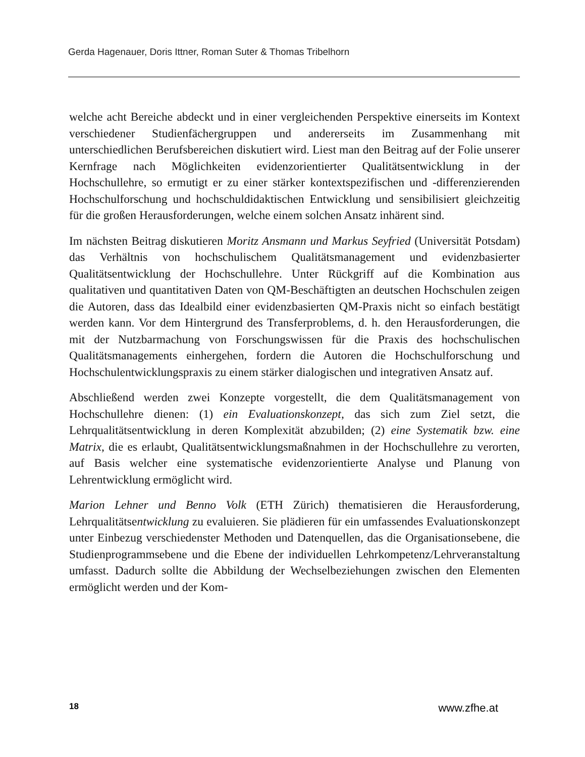Gerda Hagenauer, Doris Ittner, Roman Suter & Thomas Tribelhorn
welche acht Bereiche abdeckt und in einer vergleichenden Perspektive einerseits im Kontext verschiedener Studienfächergruppen und andererseits im Zusammenhang mit unterschiedlichen Berufsbereichen diskutiert wird. Liest man den Beitrag auf der Folie unserer Kernfrage nach Möglichkeiten evidenzorientierter Qualitätsentwicklung in der Hochschullehre, so ermutigt er zu einer stärker kontextspezifischen und -differenzierenden Hochschulforschung und hochschuldidaktischen Entwicklung und sensibilisiert gleichzeitig für die großen Herausforderungen, welche einem solchen Ansatz inhärent sind.
Im nächsten Beitrag diskutieren Moritz Ansmann und Markus Seyfried (Universität Potsdam) das Verhältnis von hochschulischem Qualitätsmanagement und evidenzbasierter Qualitätsentwicklung der Hochschullehre. Unter Rückgriff auf die Kombination aus qualitativen und quantitativen Daten von QM-Beschäftigten an deutschen Hochschulen zeigen die Autoren, dass das Idealbild einer evidenzbasierten QM-Praxis nicht so einfach bestätigt werden kann. Vor dem Hintergrund des Transferproblems, d. h. den Herausforderungen, die mit der Nutzbarmachung von Forschungswissen für die Praxis des hochschulischen Qualitätsmanagements einhergehen, fordern die Autoren die Hochschulforschung und Hochschulentwicklungspraxis zu einem stärker dialogischen und integrativen Ansatz auf.
Abschließend werden zwei Konzepte vorgestellt, die dem Qualitätsmanagement von Hochschullehre dienen: (1) ein Evaluationskonzept, das sich zum Ziel setzt, die Lehrqualitätsentwicklung in deren Komplexität abzubilden; (2) eine Systematik bzw. eine Matrix, die es erlaubt, Qualitätsentwicklungsmaßnahmen in der Hochschullehre zu verorten, auf Basis welcher eine systematische evidenzorientierte Analyse und Planung von Lehrentwicklung ermöglicht wird.
Marion Lehner und Benno Volk (ETH Zürich) thematisieren die Herausforderung, Lehrqualitätsentwicklung zu evaluieren. Sie plädieren für ein umfassendes Evaluationskonzept unter Einbezug verschiedenster Methoden und Datenquellen, das die Organisationsebene, die Studienprogrammsebene und die Ebene der individuellen Lehrkompetenz/Lehrveranstaltung umfasst. Dadurch sollte die Abbildung der Wechselbeziehungen zwischen den Elementen ermöglicht werden und der Kom-
18 www.zfhe.at